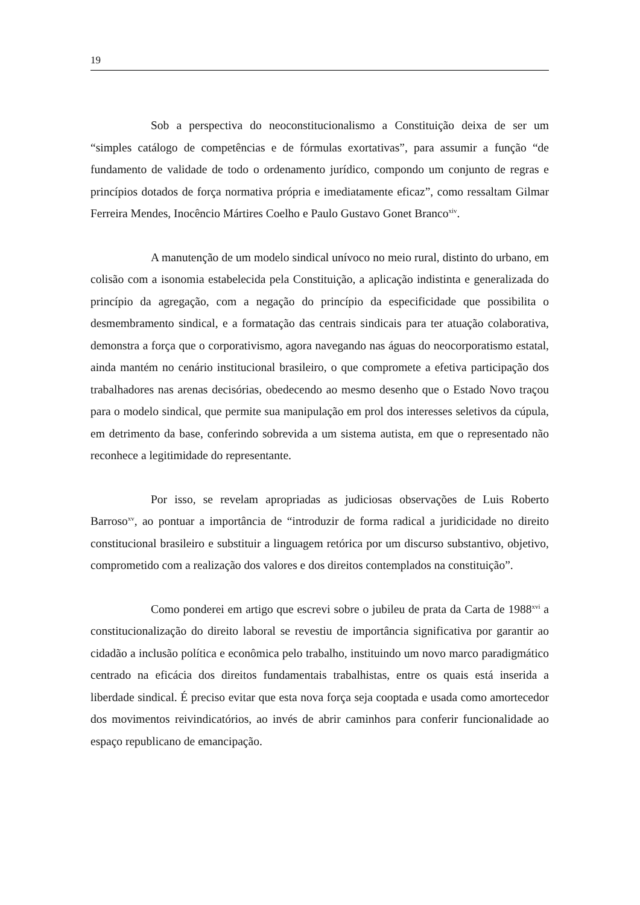19
Sob a perspectiva do neoconstitucionalismo a Constituição deixa de ser um “simples catálogo de competências e de fórmulas exortativas”, para assumir a função “de fundamento de validade de todo o ordenamento jurídico, compondo um conjunto de regras e princípios dotados de força normativa própria e imediatamente eficaz”, como ressaltam Gilmar Ferreira Mendes, Inocêncio Mártires Coelho e Paulo Gustavo Gonet Branco<sup>xiv</sup>.
A manutenção de um modelo sindical unívoco no meio rural, distinto do urbano, em colisão com a isonomia estabelecida pela Constituição, a aplicação indistinta e generalizada do princípio da agregação, com a negação do princípio da especificidade que possibilita o desmembramento sindical, e a formatação das centrais sindicais para ter atuação colaborativa, demonstra a força que o corporativismo, agora navegando nas águas do neocorporatismo estatal, ainda mantém no cenário institucional brasileiro, o que compromete a efetiva participação dos trabalhadores nas arenas decisórias, obedecendo ao mesmo desenho que o Estado Novo traçou para o modelo sindical, que permite sua manipulação em prol dos interesses seletivos da cúpula, em detrimento da base, conferindo sobrevida a um sistema autista, em que o representado não reconhece a legitimidade do representante.
Por isso, se revelam apropriadas as judiciosas observações de Luis Roberto Barroso<sup>xv</sup>, ao pontuar a importância de “introduzir de forma radical a juridicidade no direito constitucional brasileiro e substituir a linguagem retórica por um discurso substantivo, objetivo, comprometido com a realização dos valores e dos direitos contemplados na constituição”.
Como ponderei em artigo que escrevi sobre o jubileu de prata da Carta de 1988<sup>xvi</sup> a constitucionalização do direito laboral se revestiu de importância significativa por garantir ao cidadão a inclusão política e econômica pelo trabalho, instituindo um novo marco paradigmático centrado na eficácia dos direitos fundamentais trabalhistas, entre os quais está inserida a liberdade sindical. É preciso evitar que esta nova força seja cooptada e usada como amortecedor dos movimentos reivindicatórios, ao invés de abrir caminhos para conferir funcionalidade ao espaço republicano de emancipação.